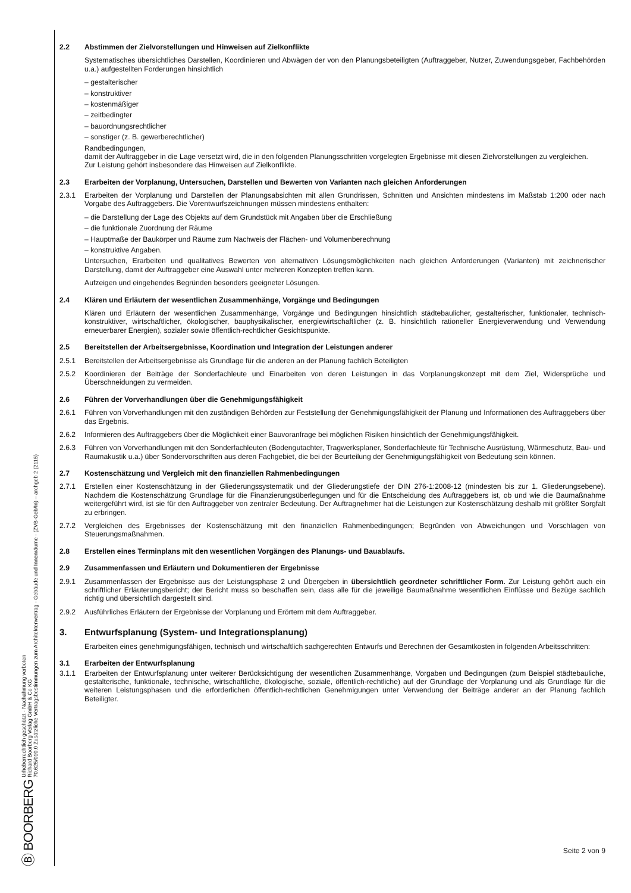Ⓑ BOORBERG Urheberrechtlich geschützt - Nachahmung verboten
Richard Boorberg Verlag GmbH & Co KG
70.625/010.0 Zusätzliche Vertragsbestimmungen zum Architektenvertrag - Gebäude und Innenräume - (ZVB-Geb/In) – archgeb 2 (2115)
2.2 Abstimmen der Zielvorstellungen und Hinweisen auf Zielkonflikte
Systematisches übersichtliches Darstellen, Koordinieren und Abwägen der von den Planungsbeteiligten (Auftraggeber, Nutzer, Zuwendungsgeber, Fachbehörden u.a.) aufgestellten Forderungen hinsichtlich
– gestalterischer
– konstruktiver
– kostenmäßiger
– zeitbedingter
– bauordnungsrechtlicher
– sonstiger (z. B. gewerberechtlicher)
Randbedingungen,
damit der Auftraggeber in die Lage versetzt wird, die in den folgenden Planungsschritten vorgelegten Ergebnisse mit diesen Zielvorstellungen zu vergleichen.
Zur Leistung gehört insbesondere das Hinweisen auf Zielkonflikte.
2.3 Erarbeiten der Vorplanung, Untersuchen, Darstellen und Bewerten von Varianten nach gleichen Anforderungen
2.3.1 Erarbeiten der Vorplanung und Darstellen der Planungsabsichten mit allen Grundrissen, Schnitten und Ansichten mindestens im Maßstab 1:200 oder nach Vorgabe des Auftraggebers. Die Vorentwurfszeichnungen müssen mindestens enthalten:
– die Darstellung der Lage des Objekts auf dem Grundstück mit Angaben über die Erschließung
– die funktionale Zuordnung der Räume
– Hauptmaße der Baukörper und Räume zum Nachweis der Flächen- und Volumenberechnung
– konstruktive Angaben.
Untersuchen, Erarbeiten und qualitatives Bewerten von alternativen Lösungsmöglichkeiten nach gleichen Anforderungen (Varianten) mit zeichnerischer Darstellung, damit der Auftraggeber eine Auswahl unter mehreren Konzepten treffen kann.
Aufzeigen und eingehendes Begründen besonders geeigneter Lösungen.
2.4 Klären und Erläutern der wesentlichen Zusammenhänge, Vorgänge und Bedingungen
Klären und Erläutern der wesentlichen Zusammenhänge, Vorgänge und Bedingungen hinsichtlich städtebaulicher, gestalterischer, funktionaler, technisch-konstruktiver, wirtschaftlicher, ökologischer, bauphysikalischer, energiewirtschaftlicher (z. B. hinsichtlich rationeller Energieverwendung und Verwendung erneuerbarer Energien), sozialer sowie öffentlich-rechtlicher Gesichtspunkte.
2.5 Bereitstellen der Arbeitsergebnisse, Koordination und Integration der Leistungen anderer
2.5.1 Bereitstellen der Arbeitsergebnisse als Grundlage für die anderen an der Planung fachlich Beteiligten
2.5.2 Koordinieren der Beiträge der Sonderfachleute und Einarbeiten von deren Leistungen in das Vorplanungskonzept mit dem Ziel, Widersprüche und Überschneidungen zu vermeiden.
2.6 Führen der Vorverhandlungen über die Genehmigungsfähigkeit
2.6.1 Führen von Vorverhandlungen mit den zuständigen Behörden zur Feststellung der Genehmigungsfähigkeit der Planung und Informationen des Auftraggebers über das Ergebnis.
2.6.2 Informieren des Auftraggebers über die Möglichkeit einer Bauvoranfrage bei möglichen Risiken hinsichtlich der Genehmigungsfähigkeit.
2.6.3 Führen von Vorverhandlungen mit den Sonderfachleuten (Bodengutachter, Tragwerksplaner, Sonderfachleute für Technische Ausrüstung, Wärmeschutz, Bau- und Raumakustik u.a.) über Sondervorschriften aus deren Fachgebiet, die bei der Beurteilung der Genehmigungsfähigkeit von Bedeutung sein können.
2.7 Kostenschätzung und Vergleich mit den finanziellen Rahmenbedingungen
2.7.1 Erstellen einer Kostenschätzung in der Gliederungssystematik und der Gliederungstiefe der DIN 276-1:2008-12 (mindesten bis zur 1. Gliederungsebene). Nachdem die Kostenschätzung Grundlage für die Finanzierungsüberlegungen und für die Entscheidung des Auftraggebers ist, ob und wie die Baumaßnahme weitergeführt wird, ist sie für den Auftraggeber von zentraler Bedeutung. Der Auftragnehmer hat die Leistungen zur Kostenschätzung deshalb mit größter Sorgfalt zu erbringen.
2.7.2 Vergleichen des Ergebnisses der Kostenschätzung mit den finanziellen Rahmenbedingungen; Begründen von Abweichungen und Vorschlagen von Steuerungsmaßnahmen.
2.8 Erstellen eines Terminplans mit den wesentlichen Vorgängen des Planungs- und Bauablaufs.
2.9 Zusammenfassen und Erläutern und Dokumentieren der Ergebnisse
2.9.1 Zusammenfassen der Ergebnisse aus der Leistungsphase 2 und Übergeben in übersichtlich geordneter schriftlicher Form. Zur Leistung gehört auch ein schriftlicher Erläuterungsbericht; der Bericht muss so beschaffen sein, dass alle für die jeweilige Baumaßnahme wesentlichen Einflüsse und Bezüge sachlich richtig und übersichtlich dargestellt sind.
2.9.2 Ausführliches Erläutern der Ergebnisse der Vorplanung und Erörtern mit dem Auftraggeber.
3. Entwurfsplanung (System- und Integrationsplanung)
Erarbeiten eines genehmigungsfähigen, technisch und wirtschaftlich sachgerechten Entwurfs und Berechnen der Gesamtkosten in folgenden Arbeitsschritten:
3.1 Erarbeiten der Entwurfsplanung
3.1.1 Erarbeiten der Entwurfsplanung unter weiterer Berücksichtigung der wesentlichen Zusammenhänge, Vorgaben und Bedingungen (zum Beispiel städtebauliche, gestalterische, funktionale, technische, wirtschaftliche, ökologische, soziale, öffentlich-rechtliche) auf der Grundlage der Vorplanung und als Grundlage für die weiteren Leistungsphasen und die erforderlichen öffentlich-rechtlichen Genehmigungen unter Verwendung der Beiträge anderer an der Planung fachlich Beteiligter.
Seite 2 von 9